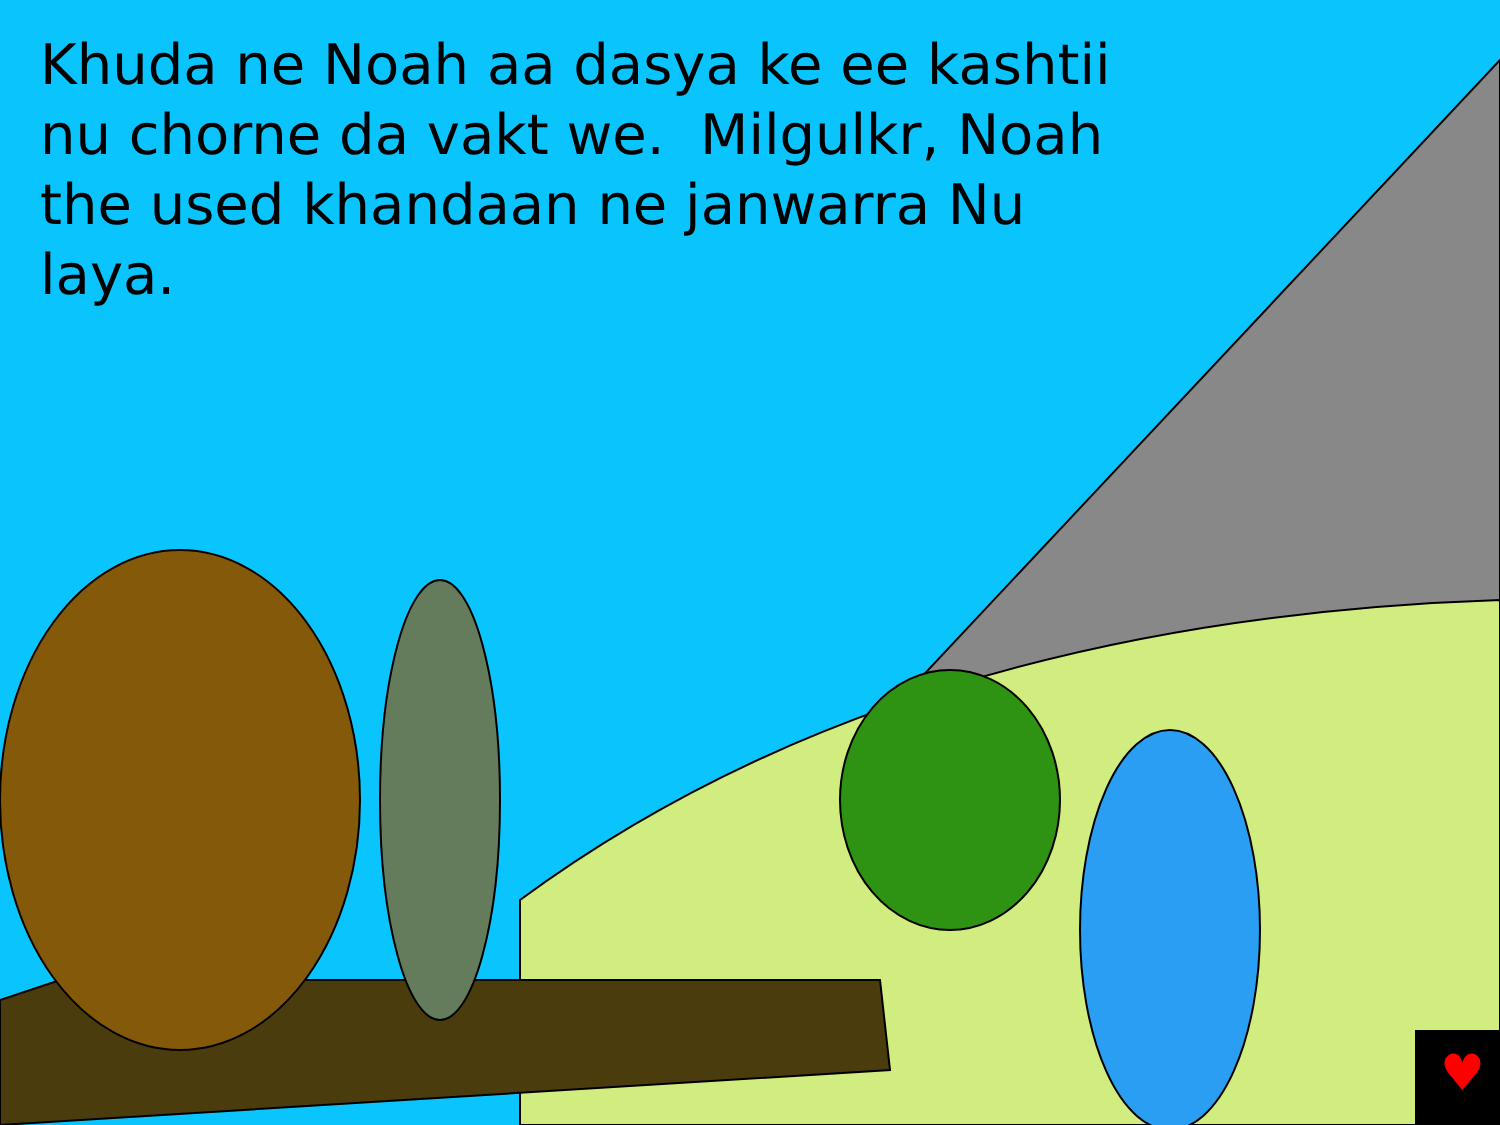Khuda ne Noah aa dasya ke ee kashtii nu chorne da vakt we. Milgulkr, Noah the used khandaan ne janwarra Nu laya.
♥